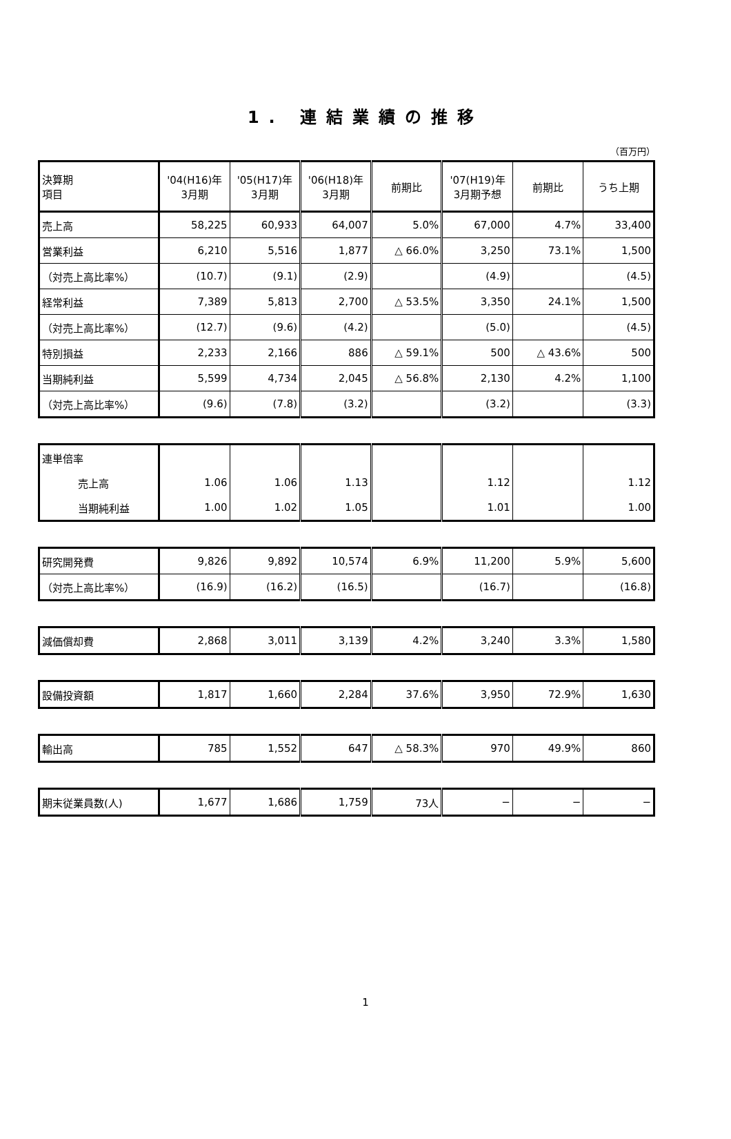1. 連結業績の推移
（百万円）
| 決算期 項目 | '04(H16)年 3月期 | '05(H17)年 3月期 | '06(H18)年 3月期 | 前期比 | '07(H19)年 3月期予想 | 前期比 | うち上期 |
| --- | --- | --- | --- | --- | --- | --- | --- |
| 売上高 | 58,225 | 60,933 | 64,007 | 5.0% | 67,000 | 4.7% | 33,400 |
| 営業利益 | 6,210 | 5,516 | 1,877 | △ 66.0% | 3,250 | 73.1% | 1,500 |
| （対売上高比率%） | (10.7) | (9.1) | (2.9) | | (4.9) | | (4.5) |
| 経常利益 | 7,389 | 5,813 | 2,700 | △ 53.5% | 3,350 | 24.1% | 1,500 |
| （対売上高比率%） | (12.7) | (9.6) | (4.2) | | (5.0) | | (4.5) |
| 特別損益 | 2,233 | 2,166 | 886 | △ 59.1% | 500 | △ 43.6% | 500 |
| 当期純利益 | 5,599 | 4,734 | 2,045 | △ 56.8% | 2,130 | 4.2% | 1,100 |
| （対売上高比率%） | (9.6) | (7.8) | (3.2) | | (3.2) | | (3.3) |
| 連単倍率 | | | | | | | |
| 売上高 | 1.06 | 1.06 | 1.13 | | 1.12 | | 1.12 |
| 当期純利益 | 1.00 | 1.02 | 1.05 | | 1.01 | | 1.00 |
| 研究開発費 | 9,826 | 9,892 | 10,574 | 6.9% | 11,200 | 5.9% | 5,600 |
| （対売上高比率%） | (16.9) | (16.2) | (16.5) | | (16.7) | | (16.8) |
| 減価償却費 | 2,868 | 3,011 | 3,139 | 4.2% | 3,240 | 3.3% | 1,580 |
| 設備投資額 | 1,817 | 1,660 | 2,284 | 37.6% | 3,950 | 72.9% | 1,630 |
| 輸出高 | 785 | 1,552 | 647 | △ 58.3% | 970 | 49.9% | 860 |
| 期末従業員数(人) | 1,677 | 1,686 | 1,759 | 73人 | − | − | − |
1